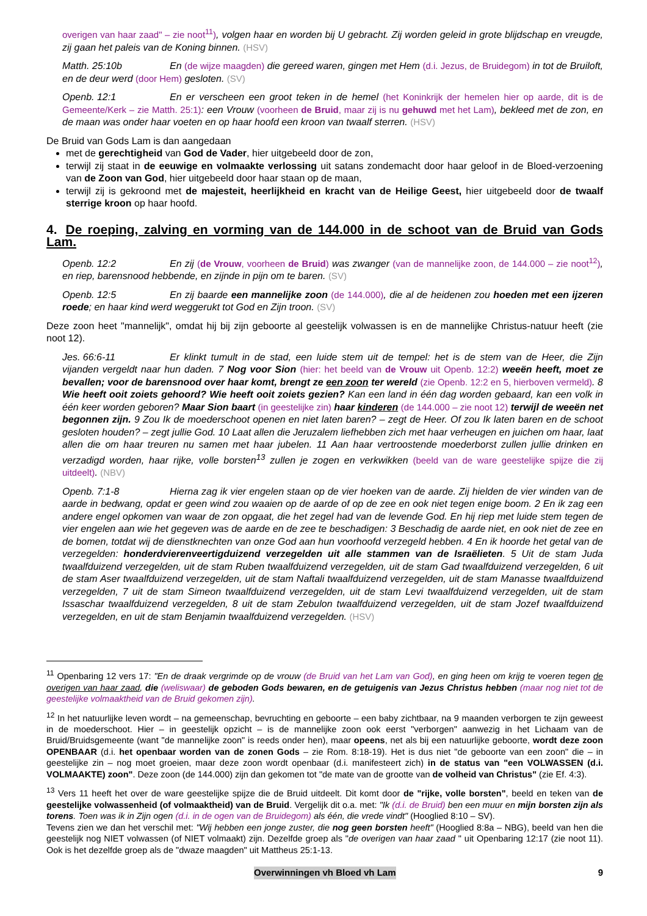overigen van haar zaad" – zie noot<sup>11</sup>), volgen haar en worden bij U gebracht. Zij worden geleid in grote blijdschap en vreugde, zij gaan het paleis van de Koning binnen. (HSV)
Matth. 25:10b En (de wijze maagden) die gereed waren, gingen met Hem (d.i. Jezus, de Bruidegom) in tot de Bruiloft, en de deur werd (door Hem) gesloten. (SV)
Openb. 12:1 En er verscheen een groot teken in de hemel (het Koninkrijk der hemelen hier op aarde, dit is de Gemeente/Kerk – zie Matth. 25:1): een Vrouw (voorheen de Bruid, maar zij is nu gehuwd met het Lam), bekleed met de zon, en de maan was onder haar voeten en op haar hoofd een kroon van twaalf sterren. (HSV)
De Bruid van Gods Lam is dan aangedaan
met de gerechtigheid van God de Vader, hier uitgebeeld door de zon,
terwijl zij staat in de eeuwige en volmaakte verlossing uit satans zondemacht door haar geloof in de Bloed-verzoening van de Zoon van God, hier uitgebeeld door haar staan op de maan,
terwijl zij is gekroond met de majesteit, heerlijkheid en kracht van de Heilige Geest, hier uitgebeeld door de twaalf sterrige kroon op haar hoofd.
4. De roeping, zalving en vorming van de 144.000 in de schoot van de Bruid van Gods Lam.
Openb. 12:2 En zij (de Vrouw, voorheen de Bruid) was zwanger (van de mannelijke zoon, de 144.000 – zie noot<sup>12</sup>), en riep, barensnood hebbende, en zijnde in pijn om te baren. (SV)
Openb. 12:5 En zij baarde een mannelijke zoon (de 144.000), die al de heidenen zou hoeden met een ijzeren roede; en haar kind werd weggerukt tot God en Zijn troon. (SV)
Deze zoon heet "mannelijk", omdat hij bij zijn geboorte al geestelijk volwassen is en de mannelijke Christus-natuur heeft (zie noot 12).
Jes. 66:6-11 Er klinkt tumult in de stad, een luide stem uit de tempel: het is de stem van de Heer, die Zijn vijanden vergeldt naar hun daden. 7 Nog voor Sion (hier: het beeld van de Vrouw uit Openb. 12:2) weeën heeft, moet ze bevallen; voor de barensnood over haar komt, brengt ze een zoon ter wereld (zie Openb. 12:2 en 5, hierboven vermeld). 8 Wie heeft ooit zoiets gehoord? Wie heeft ooit zoiets gezien? Kan een land in één dag worden gebaard, kan een volk in één keer worden geboren? Maar Sion baart (in geestelijke zin) haar kinderen (de 144.000 – zie noot 12) terwijl de weeën net begonnen zijn. 9 Zou Ik de moederschoot openen en niet laten baren? – zegt de Heer. Of zou Ik laten baren en de schoot gesloten houden? – zegt jullie God. 10 Laat allen die Jeruzalem liefhebben zich met haar verheugen en juichen om haar, laat allen die om haar treuren nu samen met haar jubelen. 11 Aan haar vertroostende moederborst zullen jullie drinken en verzadigd worden, haar rijke, volle borsten<sup>13</sup> zullen je zogen en verkwikken (beeld van de ware geestelijke spijze die zij uitdeelt). (NBV)
Openb. 7:1-8 Hierna zag ik vier engelen staan op de vier hoeken van de aarde. Zij hielden de vier winden van de aarde in bedwang, opdat er geen wind zou waaien op de aarde of op de zee en ook niet tegen enige boom. 2 En ik zag een andere engel opkomen van waar de zon opgaat, die het zegel had van de levende God. En hij riep met luide stem tegen de vier engelen aan wie het gegeven was de aarde en de zee te beschadigen: 3 Beschadig de aarde niet, en ook niet de zee en de bomen, totdat wij de dienstknechten van onze God aan hun voorhoofd verzegeld hebben. 4 En ik hoorde het getal van de verzegelden: honderdvierenveertigduizend verzegelden uit alle stammen van de Israëlieten. 5 Uit de stam Juda twaalfduizend verzegelden, uit de stam Ruben twaalfduizend verzegelden, uit de stam Gad twaalfduizend verzegelden, 6 uit de stam Aser twaalfduizend verzegelden, uit de stam Naftali twaalfduizend verzegelden, uit de stam Manasse twaalfduizend verzegelden, 7 uit de stam Simeon twaalfduizend verzegelden, uit de stam Levi twaalfduizend verzegelden, uit de stam Issaschar twaalfduizend verzegelden, 8 uit de stam Zebulon twaalfduizend verzegelden, uit de stam Jozef twaalfduizend verzegelden, en uit de stam Benjamin twaalfduizend verzegelden. (HSV)
<sup>11</sup> Openbaring 12 vers 17: "En de draak vergrimde op de vrouw (de Bruid van het Lam van God), en ging heen om krijg te voeren tegen de overigen van haar zaad, die (weliswaar) de geboden Gods bewaren, en de getuigenis van Jezus Christus hebben (maar nog niet tot de geestelijke volmaaktheid van de Bruid gekomen zijn).
<sup>12</sup> In het natuurlijke leven wordt – na gemeenschap, bevruchting en geboorte – een baby zichtbaar, na 9 maanden verborgen te zijn geweest in de moederschoot. Hier – in geestelijk opzicht – is de mannelijke zoon ook eerst "verborgen" aanwezig in het Lichaam van de Bruid/Bruidsgemeente (want "de mannelijke zoon" is reeds onder hen), maar opeens, net als bij een natuurlijke geboorte, wordt deze zoon OPENBAAR (d.i. het openbaar worden van de zonen Gods – zie Rom. 8:18-19). Het is dus niet "de geboorte van een zoon" die – in geestelijke zin – nog moet groeien, maar deze zoon wordt openbaar (d.i. manifesteert zich) in de status van "een VOLWASSEN (d.i. VOLMAAKTE) zoon". Deze zoon (de 144.000) zijn dan gekomen tot "de mate van de grootte van de volheid van Christus" (zie Ef. 4:3).
<sup>13</sup> Vers 11 heeft het over de ware geestelijke spijze die de Bruid uitdeelt. Dit komt door de "rijke, volle borsten", beeld en teken van de geestelijke volwassenheid (of volmaaktheid) van de Bruid. Vergelijk dit o.a. met: "Ik (d.i. de Bruid) ben een muur en mijn borsten zijn als torens. Toen was ik in Zijn ogen (d.i. in de ogen van de Bruidegom) als één, die vrede vindt" (Hooglied 8:10 – SV).
Tevens zien we dan het verschil met: "Wij hebben een jonge zuster, die nog geen borsten heeft" (Hooglied 8:8a – NBG), beeld van hen die geestelijk nog NIET volwassen (of NIET volmaakt) zijn. Dezelfde groep als "de overigen van haar zaad " uit Openbaring 12:17 (zie noot 11). Ook is het dezelfde groep als de "dwaze maagden" uit Mattheus 25:1-13.
Overwinningen vh Bloed vh Lam 9